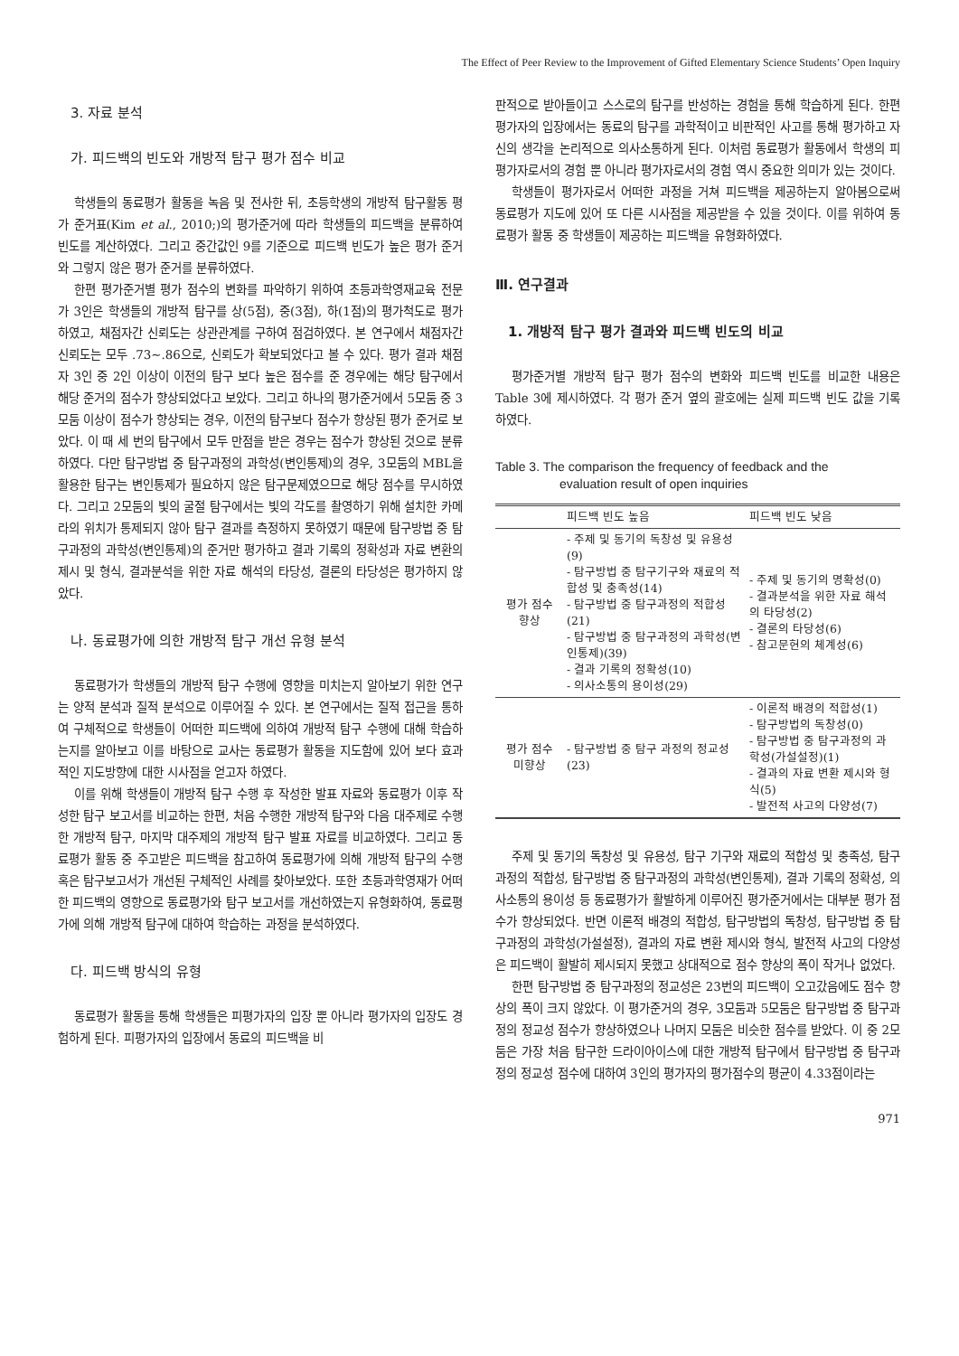The Effect of Peer Review to the Improvement of Gifted Elementary Science Students’ Open Inquiry
3. 자료 분석
가. 피드백의 빈도와 개방적 탐구 평가 점수 비교
학생들의 동료평가 활동을 녹음 및 전사한 뒤, 초등학생의 개방적 탐구활동 평가 준거표(Kim et al., 2010;)의 평가준거에 따라 학생들의 피드백을 분류하여 빈도를 계산하였다. 그리고 중간값인 9를 기준으로 피드백 빈도가 높은 평가 준거와 그렇지 않은 평가 준거를 분류하였다.
한편 평가준거별 평가 점수의 변화를 파악하기 위하여 초등과학영재교육 전문가 3인은 학생들의 개방적 탐구를 상(5점), 중(3점), 하(1점)의 평가척도로 평가하였고, 채점자간 신뢰도는 상관관계를 구하여 점검하였다. 본 연구에서 채점자간 신뢰도는 모두 .73∼.86으로, 신뢰도가 확보되었다고 볼 수 있다. 평가 결과 채점자 3인 중 2인 이상이 이전의 탐구 보다 높은 점수를 준 경우에는 해당 탐구에서 해당 준거의 점수가 향상되었다고 보았다. 그리고 하나의 평가준거에서 5모둠 중 3모둠 이상이 점수가 향상되는 경우, 이전의 탐구보다 점수가 향상된 평가 준거로 보았다. 이 때 세 번의 탐구에서 모두 만점을 받은 경우는 점수가 향상된 것으로 분류하였다. 다만 탐구방법 중 탐구과정의 과학성(변인통제)의 경우, 3모둠의 MBL을 활용한 탐구는 변인통제가 필요하지 않은 탐구문제였으므로 해당 점수를 무시하였다. 그리고 2모둠의 빛의 굴절 탐구에서는 빛의 각도를 촬영하기 위해 설치한 카메라의 위치가 통제되지 않아 탐구 결과를 측정하지 못하였기 때문에 탐구방법 중 탐구과정의 과학성(변인통제)의 준거만 평가하고 결과 기록의 정확성과 자료 변환의 제시 및 형식, 결과분석을 위한 자료 해석의 타당성, 결론의 타당성은 평가하지 않았다.
나. 동료평가에 의한 개방적 탐구 개선 유형 분석
동료평가가 학생들의 개방적 탐구 수행에 영향을 미치는지 알아보기 위한 연구는 양적 분석과 질적 분석으로 이루어질 수 있다. 본 연구에서는 질적 접근을 통하여 구체적으로 학생들이 어떠한 피드백에 의하여 개방적 탐구 수행에 대해 학습하는지를 알아보고 이를 바탕으로 교사는 동료평가 활동을 지도함에 있어 보다 효과적인 지도방향에 대한 시사점을 얻고자 하였다.
이를 위해 학생들이 개방적 탐구 수행 후 작성한 발표 자료와 동료평가 이후 작성한 탐구 보고서를 비교하는 한편, 처음 수행한 개방적 탐구와 다음 대주제로 수행한 개방적 탐구, 마지막 대주제의 개방적 탐구 발표 자료를 비교하였다. 그리고 동료평가 활동 중 주고받은 피드백을 참고하여 동료평가에 의해 개방적 탐구의 수행 혹은 탐구보고서가 개선된 구체적인 사례를 찾아보았다. 또한 초등과학영재가 어떠한 피드백의 영향으로 동료평가와 탐구 보고서를 개선하였는지 유형화하여, 동료평가에 의해 개방적 탐구에 대하여 학습하는 과정을 분석하였다.
다. 피드백 방식의 유형
동료평가 활동을 통해 학생들은 피평가자의 입장 뿐 아니라 평가자의 입장도 경험하게 된다. 피평가자의 입장에서 동료의 피드백을 비
판적으로 받아들이고 스스로의 탐구를 반성하는 경험을 통해 학습하게 된다. 한편 평가자의 입장에서는 동료의 탐구를 과학적이고 비판적인 사고를 통해 평가하고 자신의 생각을 논리적으로 의사소통하게 된다. 이처럼 동료평가 활동에서 학생의 피평가자로서의 경험 뿐 아니라 평가자로서의 경험 역시 중요한 의미가 있는 것이다.
학생들이 평가자로서 어떠한 과정을 거쳐 피드백을 제공하는지 알아봄으로써 동료평가 지도에 있어 또 다른 시사점을 제공받을 수 있을 것이다. 이를 위하여 동료평가 활동 중 학생들이 제공하는 피드백을 유형화하였다.
Ⅲ. 연구결과
1. 개방적 탐구 평가 결과와 피드백 빈도의 비교
평가준거별 개방적 탐구 평가 점수의 변화와 피드백 빈도를 비교한 내용은 Table 3에 제시하였다. 각 평가 준거 옆의 괄호에는 실제 피드백 빈도 값을 기록하였다.
Table 3. The comparison the frequency of feedback and the
evaluation result of open inquiries
| | 피드백 빈도 높음 | 피드백 빈도 낮음 |
| --- | --- | --- |
| 평가 점수 향상 | - 주제 및 동기의 독창성 및 유용성(9) - 탐구방법 중 탐구기구와 재료의 적합성 및 충족성(14) - 탐구방법 중 탐구과정의 적합성(21) - 탐구방법 중 탐구과정의 과학성(변인통제)(39) - 결과 기록의 정확성(10) - 의사소통의 용이성(29) | - 주제 및 동기의 명확성(0) - 결과분석을 위한 자료 해석의 타당성(2) - 결론의 타당성(6) - 참고문헌의 체계성(6) |
| 평가 점수 미향상 | - 탐구방법 중 탐구 과정의 정교성(23) | - 이론적 배경의 적합성(1) - 탐구방법의 독창성(0) - 탐구방법 중 탐구과정의 과학성(가설설정)(1) - 결과의 자료 변환 제시와 형식(5) - 발전적 사고의 다양성(7) |
주제 및 동기의 독창성 및 유용성, 탐구 기구와 재료의 적합성 및 충족성, 탐구 과정의 적합성, 탐구방법 중 탐구과정의 과학성(변인통제), 결과 기록의 정확성, 의사소통의 용이성 등 동료평가가 활발하게 이루어진 평가준거에서는 대부분 평가 점수가 향상되었다. 반면 이론적 배경의 적합성, 탐구방법의 독창성, 탐구방법 중 탐구과정의 과학성(가설설정), 결과의 자료 변환 제시와 형식, 발전적 사고의 다양성은 피드백이 활발히 제시되지 못했고 상대적으로 점수 향상의 폭이 작거나 없었다.
한편 탐구방법 중 탐구과정의 정교성은 23번의 피드백이 오고갔음에도 점수 향상의 폭이 크지 않았다. 이 평가준거의 경우, 3모둠과 5모둠은 탐구방법 중 탐구과정의 정교성 점수가 향상하였으나 나머지 모둠은 비슷한 점수를 받았다. 이 중 2모둠은 가장 처음 탐구한 드라이아이스에 대한 개방적 탐구에서 탐구방법 중 탐구과정의 정교성 점수에 대하여 3인의 평가자의 평가점수의 평균이 4.33점이라는
971